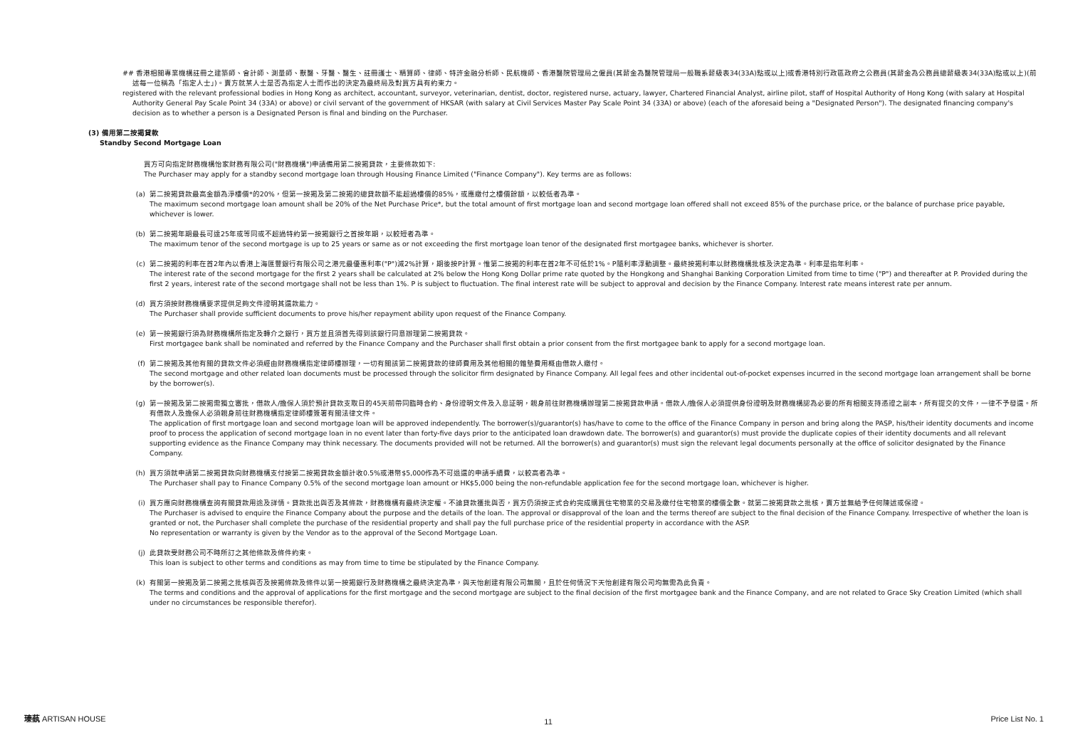## 香港相關專業機構註冊之建築師、會計師、測量師、獸醫、牙醫、醫生、註冊護士、精算師、律師、特許金融分析師、民航機師、香港醫院管理局之僱員(其薪金為醫院管理局一般職系薪級表34(33A)點或以上)或香港特別行政區政府之公務員(其薪金為公務員總薪級表34(33A)點或以上)(前述每一位稱為「指定人士」)。賣方就某人士是否為指定人士而作出的決定為最終局及對買方具有約束力。
registered with the relevant professional bodies in Hong Kong as architect, accountant, surveyor, veterinarian, dentist, doctor, registered nurse, actuary, lawyer, Chartered Financial Analyst, airline pilot, staff of Hospital Authority of Hong Kong (with salary at Hospital Authority General Pay Scale Point 34 (33A) or above) or civil servant of the government of HKSAR (with salary at Civil Services Master Pay Scale Point 34 (33A) or above) (each of the aforesaid being a "Designated Person"). The designated financing company's decision as to whether a person is a Designated Person is final and binding on the Purchaser.
(3) 備用第二按揭貸款
Standby Second Mortgage Loan
買方可向指定財務機構怡家財務有限公司("財務機構")申請備用第二按揭貸款，主要條款如下:
The Purchaser may apply for a standby second mortgage loan through Housing Finance Limited ("Finance Company"). Key terms are as follows:
(a) 第二按揭貸款最高金額為淨樓價*的20%，但第一按揭及第二按揭的總貸款額不能超過樓價的85%，或應繳付之樓價餘額，以較低者為準。
The maximum second mortgage loan amount shall be 20% of the Net Purchase Price*, but the total amount of first mortgage loan and second mortgage loan offered shall not exceed 85% of the purchase price, or the balance of purchase price payable, whichever is lower.
(b) 第二按揭年期最長可達25年或等同或不超過特約第一按揭銀行之首按年期，以較短者為準。
The maximum tenor of the second mortgage is up to 25 years or same as or not exceeding the first mortgage loan tenor of the designated first mortgagee banks, whichever is shorter.
(c) 第二按揭的利率在首2年內以香港上海匯豐銀行有限公司之港元最優惠利率("P")減2%計算，期後按P計算。惟第二按揭的利率在首2年不可低於1%。P隨利率浮動調整。最終按揭利率以財務機構批核及決定為準。利率是指年利率。
The interest rate of the second mortgage for the first 2 years shall be calculated at 2% below the Hong Kong Dollar prime rate quoted by the Hongkong and Shanghai Banking Corporation Limited from time to time ("P") and thereafter at P. Provided during the first 2 years, interest rate of the second mortgage shall not be less than 1%. P is subject to fluctuation. The final interest rate will be subject to approval and decision by the Finance Company. Interest rate means interest rate per annum.
(d) 買方須按財務機構要求提供足夠文件證明其還款能力。
The Purchaser shall provide sufficient documents to prove his/her repayment ability upon request of the Finance Company.
(e) 第一按揭銀行須為財務機構所指定及轉介之銀行，買方並且須首先得到該銀行同意辦理第二按揭貸款。
First mortgagee bank shall be nominated and referred by the Finance Company and the Purchaser shall first obtain a prior consent from the first mortgagee bank to apply for a second mortgage loan.
(f) 第二按揭及其他有關的貸款文件必須經由財務機構指定律師樓辦理，一切有關該第二按揭貸款的律師費用及其他相關的雜墊費用概由借款人繳付。
The second mortgage and other related loan documents must be processed through the solicitor firm designated by Finance Company. All legal fees and other incidental out-of-pocket expenses incurred in the second mortgage loan arrangement shall be borne by the borrower(s).
(g) 第一按揭及第二按揭需獨立審批，借款人/擔保人須於預計貸款支取日的45天前帶同臨時合約、身份證明文件及入息証明，親身前往財務機構辦理第二按揭貸款申請。借款人/擔保人必須提供身份證明及財務機構認為必要的所有相關支持憑證之副本，所有提交的文件，一律不予發還。所有借款人及擔保人必須親身前往財務機構指定律師樓簽署有關法律文件。
The application of first mortgage loan and second mortgage loan will be approved independently. The borrower(s)/guarantor(s) has/have to come to the office of the Finance Company in person and bring along the PASP, his/their identity documents and income proof to process the application of second mortgage loan in no event later than forty-five days prior to the anticipated loan drawdown date. The borrower(s) and guarantor(s) must provide the duplicate copies of their identity documents and all relevant supporting evidence as the Finance Company may think necessary. The documents provided will not be returned. All the borrower(s) and guarantor(s) must sign the relevant legal documents personally at the office of solicitor designated by the Finance Company.
(h) 買方須就申請第二按揭貸款向財務機構支付按第二按揭貸款金額計收0.5%或港幣$5,000作為不可退還的申請手續費，以較高者為準。
The Purchaser shall pay to Finance Company 0.5% of the second mortgage loan amount or HK$5,000 being the non-refundable application fee for the second mortgage loan, whichever is higher.
(i) 買方應向財務機構查詢有關貸款用途及詳情。貸款批出與否及其條款，財務機構有最終決定權。不論貸款獲批與否，買方仍須按正式合約完成購買住宅物業的交易及繳付住宅物業的樓價全數。就第二按揭貸款之批核，賣方並無給予任何陳述或保證。
The Purchaser is advised to enquire the Finance Company about the purpose and the details of the loan. The approval or disapproval of the loan and the terms thereof are subject to the final decision of the Finance Company. Irrespective of whether the loan is granted or not, the Purchaser shall complete the purchase of the residential property and shall pay the full purchase price of the residential property in accordance with the ASP.
No representation or warranty is given by the Vendor as to the approval of the Second Mortgage Loan.
(j) 此貸款受財務公司不時所訂之其他條款及條件約束。
This loan is subject to other terms and conditions as may from time to time be stipulated by the Finance Company.
(k) 有關第一按揭及第二按揭之批核與否及按揭條款及條件以第一按揭銀行及財務機構之最終決定為準，與天怡創建有限公司無關，且於任何情況下天怡創建有限公司均無需為此負責。
The terms and conditions and the approval of applications for the first mortgage and the second mortgage are subject to the final decision of the first mortgagee bank and the Finance Company, and are not related to Grace Sky Creation Limited (which shall under no circumstances be responsible therefor).
瑧蓺 ARTISAN HOUSE 11 Price List No. 1